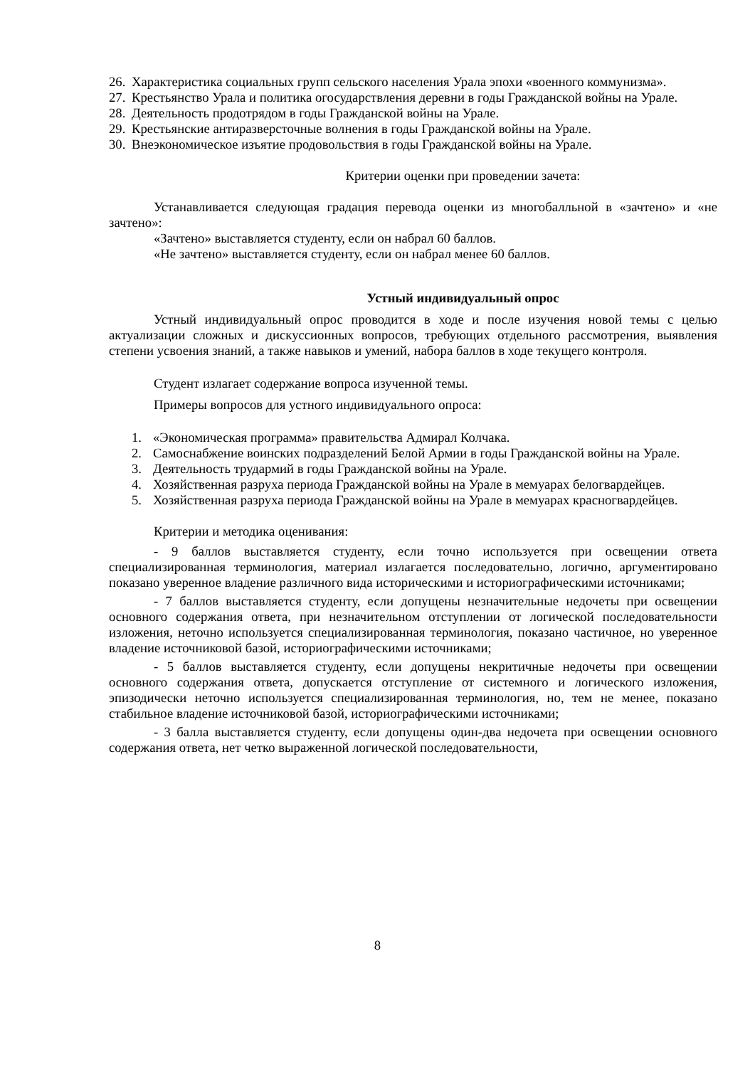26. Характеристика социальных групп сельского населения Урала эпохи «военного коммунизма».
27. Крестьянство Урала и политика огосударствления деревни в годы Гражданской войны на Урале.
28. Деятельность продотрядом в годы Гражданской войны на Урале.
29. Крестьянские антиразверсточные волнения в годы Гражданской войны на Урале.
30. Внеэкономическое изъятие продовольствия в годы Гражданской войны на Урале.
Критерии оценки при проведении зачета:
Устанавливается следующая градация перевода оценки из многобалльной в «зачтено» и «не зачтено»:
«Зачтено» выставляется студенту, если он набрал 60 баллов.
«Не зачтено» выставляется студенту, если он набрал менее 60 баллов.
Устный индивидуальный опрос
Устный индивидуальный опрос проводится в ходе и после изучения новой темы с целью актуализации сложных и дискуссионных вопросов, требующих отдельного рассмотрения, выявления степени усвоения знаний, а также навыков и умений, набора баллов в ходе текущего контроля.
Студент излагает содержание вопроса изученной темы.
Примеры вопросов для устного индивидуального опроса:
1. «Экономическая программа» правительства Адмирал Колчака.
2. Самоснабжение воинских подразделений Белой Армии в годы Гражданской войны на Урале.
3. Деятельность трудармий в годы Гражданской войны на Урале.
4. Хозяйственная разруха периода Гражданской войны на Урале в мемуарах белогвардейцев.
5. Хозяйственная разруха периода Гражданской войны на Урале в мемуарах красногвардейцев.
Критерии и методика оценивания:
- 9 баллов выставляется студенту, если точно используется при освещении ответа специализированная терминология, материал излагается последовательно, логично, аргументировано показано уверенное владение различного вида историческими и историографическими источниками;
- 7 баллов выставляется студенту, если допущены незначительные недочеты при освещении основного содержания ответа, при незначительном отступлении от логической последовательности изложения, неточно используется специализированная терминология, показано частичное, но уверенное владение источниковой базой, историографическими источниками;
- 5 баллов выставляется студенту, если допущены некритичные недочеты при освещении основного содержания ответа, допускается отступление от системного и логического изложения, эпизодически неточно используется специализированная терминология, но, тем не менее, показано стабильное владение источниковой базой, историографическими источниками;
- 3 балла выставляется студенту, если допущены один-два недочета при освещении основного содержания ответа, нет четко выраженной логической последовательности,
8